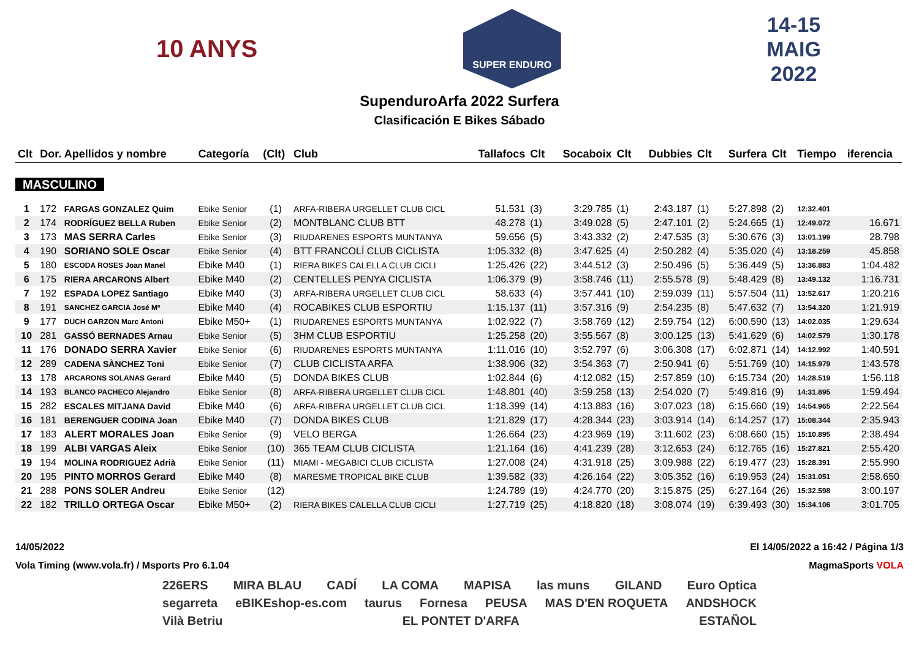10 ANYS
SUPER ENDURO
14-15
MAIG
2022
SupenduroArfa 2022 Surfera
Clasificación E Bikes Sábado
| Clt | Dor. Apellidos y nombre | | Categoría | (Clt) | Club | Tallafocs | Clt | Socaboix | Clt | Dubbies | Clt | Surfera | Clt | Tiempo | iferencia |
| --- | --- | --- | --- | --- | --- | --- | --- | --- | --- | --- | --- | --- | --- | --- | --- |
| MASCULINO | | | | | | | | | | | | | | | |
| 1 | 172 | FARGAS GONZALEZ Quim | Ebike Senior | (1) | ARFA-RIBERA URGELLET CLUB CICL | 51.531 | (3) | 3:29.785 | (1) | 2:43.187 | (1) | 5:27.898 | (2) | 12:32.401 | |
| 2 | 174 | RODRÍGUEZ BELLA Ruben | Ebike Senior | (2) | MONTBLANC CLUB BTT | 48.278 | (1) | 3:49.028 | (5) | 2:47.101 | (2) | 5:24.665 | (1) | 12:49.072 | 16.671 |
| 3 | 173 | MAS SERRA Carles | Ebike Senior | (3) | RIUDARENES ESPORTS MUNTANYA | 59.656 | (5) | 3:43.332 | (2) | 2:47.535 | (3) | 5:30.676 | (3) | 13:01.199 | 28.798 |
| 4 | 190 | SORIANO SOLE Oscar | Ebike Senior | (4) | BTT FRANCOLÍ CLUB CICLISTA | 1:05.332 | (8) | 3:47.625 | (4) | 2:50.282 | (4) | 5:35.020 | (4) | 13:18.259 | 45.858 |
| 5 | 180 | ESCODA ROSES Joan Manel | Ebike M40 | (1) | RIERA BIKES CALELLA CLUB CICLI | 1:25.426 | (22) | 3:44.512 | (3) | 2:50.496 | (5) | 5:36.449 | (5) | 13:36.883 | 1:04.482 |
| 6 | 175 | RIERA ARCARONS Albert | Ebike M40 | (2) | CENTELLES PENYA CICLISTA | 1:06.379 | (9) | 3:58.746 | (11) | 2:55.578 | (9) | 5:48.429 | (8) | 13:49.132 | 1:16.731 |
| 7 | 192 | ESPADA LOPEZ Santiago | Ebike M40 | (3) | ARFA-RIBERA URGELLET CLUB CICL | 58.633 | (4) | 3:57.441 | (10) | 2:59.039 | (11) | 5:57.504 | (11) | 13:52.617 | 1:20.216 |
| 8 | 191 | SANCHEZ GARCIA José Mª | Ebike M40 | (4) | ROCABIKES CLUB ESPORTIU | 1:15.137 | (11) | 3:57.316 | (9) | 2:54.235 | (8) | 5:47.632 | (7) | 13:54.320 | 1:21.919 |
| 9 | 177 | DUCH GARZON Marc Antoni | Ebike M50+ | (1) | RIUDARENES ESPORTS MUNTANYA | 1:02.922 | (7) | 3:58.769 | (12) | 2:59.754 | (12) | 6:00.590 | (13) | 14:02.035 | 1:29.634 |
| 10 | 281 | GASSÓ BERNADES Arnau | Ebike Senior | (5) | 3HM CLUB ESPORTIU | 1:25.258 | (20) | 3:55.567 | (8) | 3:00.125 | (13) | 5:41.629 | (6) | 14:02.579 | 1:30.178 |
| 11 | 176 | DONADO SERRA Xavier | Ebike Senior | (6) | RIUDARENES ESPORTS MUNTANYA | 1:11.016 | (10) | 3:52.797 | (6) | 3:06.308 | (17) | 6:02.871 | (14) | 14:12.992 | 1:40.591 |
| 12 | 289 | CADENA SÀNCHEZ Toni | Ebike Senior | (7) | CLUB CICLISTA ARFA | 1:38.906 | (32) | 3:54.363 | (7) | 2:50.941 | (6) | 5:51.769 | (10) | 14:15.979 | 1:43.578 |
| 13 | 178 | ARCARONS SOLANAS Gerard | Ebike M40 | (5) | DONDA BIKES CLUB | 1:02.844 | (6) | 4:12.082 | (15) | 2:57.859 | (10) | 6:15.734 | (20) | 14:28.519 | 1:56.118 |
| 14 | 193 | BLANCO PACHECO Alejandro | Ebike Senior | (8) | ARFA-RIBERA URGELLET CLUB CICL | 1:48.801 | (40) | 3:59.258 | (13) | 2:54.020 | (7) | 5:49.816 | (9) | 14:31.895 | 1:59.494 |
| 15 | 282 | ESCALES MITJANA David | Ebike M40 | (6) | ARFA-RIBERA URGELLET CLUB CICL | 1:18.399 | (14) | 4:13.883 | (16) | 3:07.023 | (18) | 6:15.660 | (19) | 14:54.965 | 2:22.564 |
| 16 | 181 | BERENGUER CODINA Joan | Ebike M40 | (7) | DONDA BIKES CLUB | 1:21.829 | (17) | 4:28.344 | (23) | 3:03.914 | (14) | 6:14.257 | (17) | 15:08.344 | 2:35.943 |
| 17 | 183 | ALERT MORALES Joan | Ebike Senior | (9) | VELO BERGA | 1:26.664 | (23) | 4:23.969 | (19) | 3:11.602 | (23) | 6:08.660 | (15) | 15:10.895 | 2:38.494 |
| 18 | 199 | ALBI VARGAS Aleix | Ebike Senior | (10) | 365 TEAM CLUB CICLISTA | 1:21.164 | (16) | 4:41.239 | (28) | 3:12.653 | (24) | 6:12.765 | (16) | 15:27.821 | 2:55.420 |
| 19 | 194 | MOLINA RODRIGUEZ Adrià | Ebike Senior | (11) | MIAMI - MEGABICI CLUB CICLISTA | 1:27.008 | (24) | 4:31.918 | (25) | 3:09.988 | (22) | 6:19.477 | (23) | 15:28.391 | 2:55.990 |
| 20 | 195 | PINTO MORROS Gerard | Ebike M40 | (8) | MARESME TROPICAL BIKE CLUB | 1:39.582 | (33) | 4:26.164 | (22) | 3:05.352 | (16) | 6:19.953 | (24) | 15:31.051 | 2:58.650 |
| 21 | 288 | PONS SOLER Andreu | Ebike Senior | (12) | | 1:24.789 | (19) | 4:24.770 | (20) | 3:15.875 | (25) | 6:27.164 | (26) | 15:32.598 | 3:00.197 |
| 22 | 182 | TRILLO ORTEGA Oscar | Ebike M50+ | (2) | RIERA BIKES CALELLA CLUB CICLI | 1:27.719 | (25) | 4:18.820 | (18) | 3:08.074 | (19) | 6:39.493 | (30) | 15:34.106 | 3:01.705 |
14/05/2022 El 14/05/2022 a 16:42 / Página 1/3
Vola Timing (www.vola.fr) / Msports Pro 6.1.04 MagmaSports VOLA
226ERS MIRA BLAU CADÍ LA COMA MAPISA las muns GILAND Euro Optica segarreta eBIKEshop-es.com taurus Fornesa PEUSA MAS D'EN ROQUETA ANDSHOCK Vilà Betriu EL PONTET D'ARFA ESTAÑOL